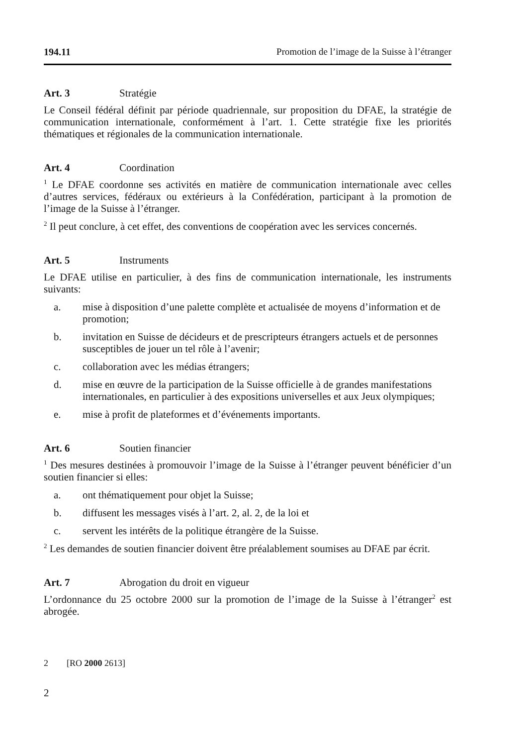194.11 Promotion de l’image de la Suisse à l’étranger
Art. 3 Stratégie
Le Conseil fédéral définit par période quadriennale, sur proposition du DFAE, la stratégie de communication internationale, conformément à l’art. 1. Cette stratégie fixe les priorités thématiques et régionales de la communication internationale.
Art. 4 Coordination
<sup>1</sup> Le DFAE coordonne ses activités en matière de communication internationale avec celles d’autres services, fédéraux ou extérieurs à la Confédération, participant à la promotion de l’image de la Suisse à l’étranger.
<sup>2</sup> Il peut conclure, à cet effet, des conventions de coopération avec les services concernés.
Art. 5 Instruments
Le DFAE utilise en particulier, à des fins de communication internationale, les instruments suivants:
a. mise à disposition d’une palette complète et actualisée de moyens d’information et de promotion;
b. invitation en Suisse de décideurs et de prescripteurs étrangers actuels et de personnes susceptibles de jouer un tel rôle à l’avenir;
c. collaboration avec les médias étrangers;
d. mise en œuvre de la participation de la Suisse officielle à de grandes manifestations internationales, en particulier à des expositions universelles et aux Jeux olympiques;
e. mise à profit de plateformes et d’événements importants.
Art. 6 Soutien financier
<sup>1</sup> Des mesures destinées à promouvoir l’image de la Suisse à l’étranger peuvent bénéficier d’un soutien financier si elles:
a. ont thématiquement pour objet la Suisse;
b. diffusent les messages visés à l’art. 2, al. 2, de la loi et
c. servent les intérêts de la politique étrangère de la Suisse.
<sup>2</sup> Les demandes de soutien financier doivent être préalablement soumises au DFAE par écrit.
Art. 7 Abrogation du droit en vigueur
L’ordonnance du 25 octobre 2000 sur la promotion de l’image de la Suisse à l’étranger<sup>2</sup> est abrogée.
2 [RO 2000 2613]
2